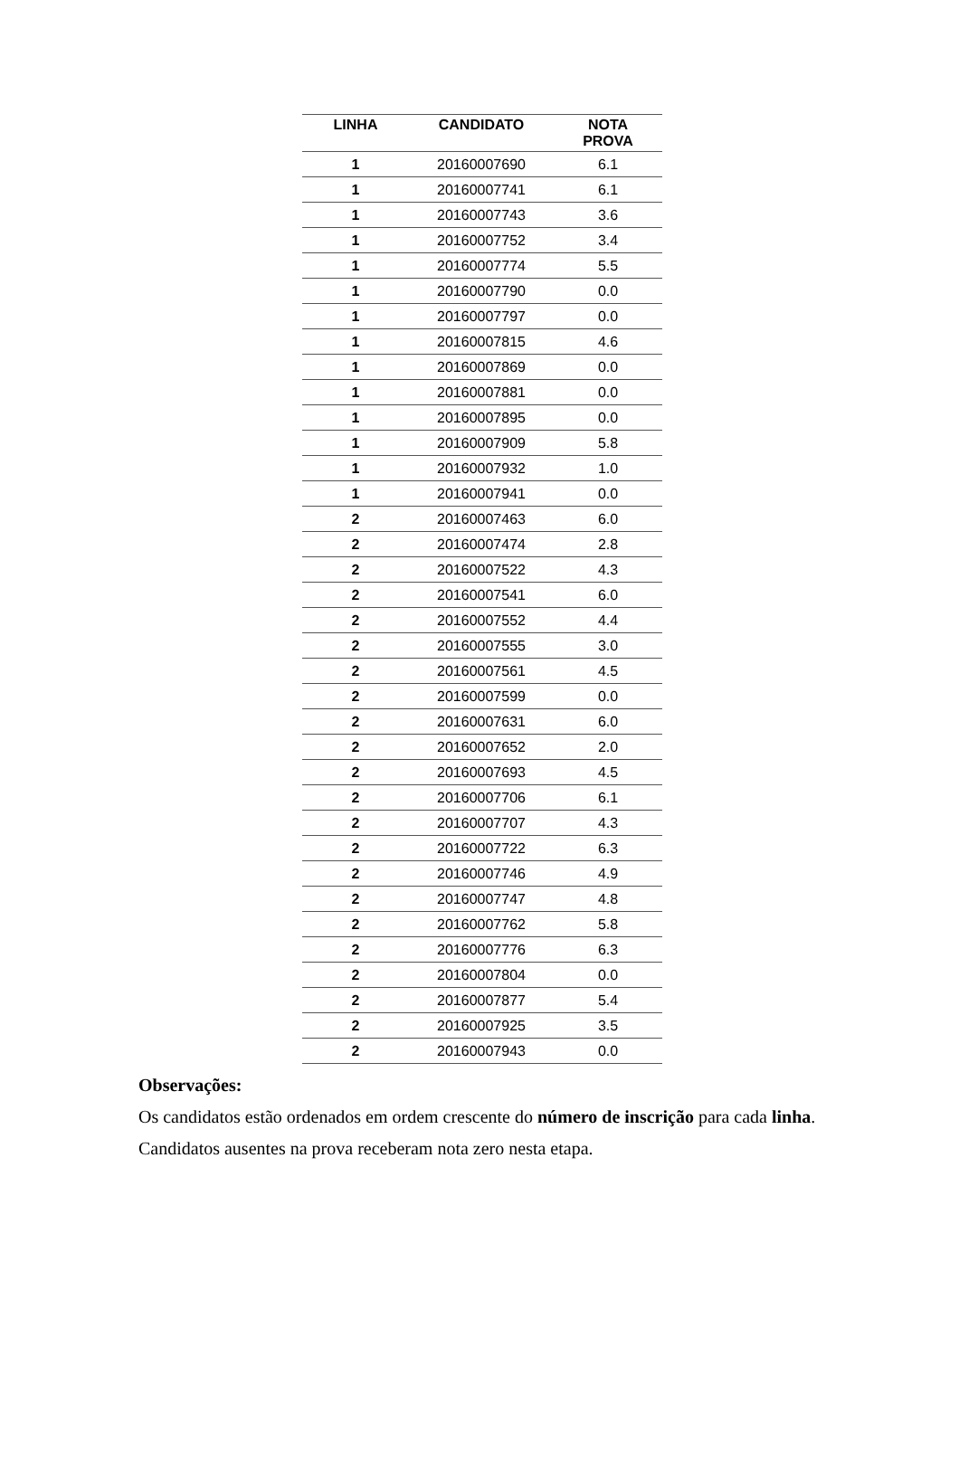| LINHA | CANDIDATO | NOTA PROVA |
| --- | --- | --- |
| 1 | 20160007690 | 6.1 |
| 1 | 20160007741 | 6.1 |
| 1 | 20160007743 | 3.6 |
| 1 | 20160007752 | 3.4 |
| 1 | 20160007774 | 5.5 |
| 1 | 20160007790 | 0.0 |
| 1 | 20160007797 | 0.0 |
| 1 | 20160007815 | 4.6 |
| 1 | 20160007869 | 0.0 |
| 1 | 20160007881 | 0.0 |
| 1 | 20160007895 | 0.0 |
| 1 | 20160007909 | 5.8 |
| 1 | 20160007932 | 1.0 |
| 1 | 20160007941 | 0.0 |
| 2 | 20160007463 | 6.0 |
| 2 | 20160007474 | 2.8 |
| 2 | 20160007522 | 4.3 |
| 2 | 20160007541 | 6.0 |
| 2 | 20160007552 | 4.4 |
| 2 | 20160007555 | 3.0 |
| 2 | 20160007561 | 4.5 |
| 2 | 20160007599 | 0.0 |
| 2 | 20160007631 | 6.0 |
| 2 | 20160007652 | 2.0 |
| 2 | 20160007693 | 4.5 |
| 2 | 20160007706 | 6.1 |
| 2 | 20160007707 | 4.3 |
| 2 | 20160007722 | 6.3 |
| 2 | 20160007746 | 4.9 |
| 2 | 20160007747 | 4.8 |
| 2 | 20160007762 | 5.8 |
| 2 | 20160007776 | 6.3 |
| 2 | 20160007804 | 0.0 |
| 2 | 20160007877 | 5.4 |
| 2 | 20160007925 | 3.5 |
| 2 | 20160007943 | 0.0 |
Observações:
Os candidatos estão ordenados em ordem crescente do número de inscrição para cada linha.
Candidatos ausentes na prova receberam nota zero nesta etapa.